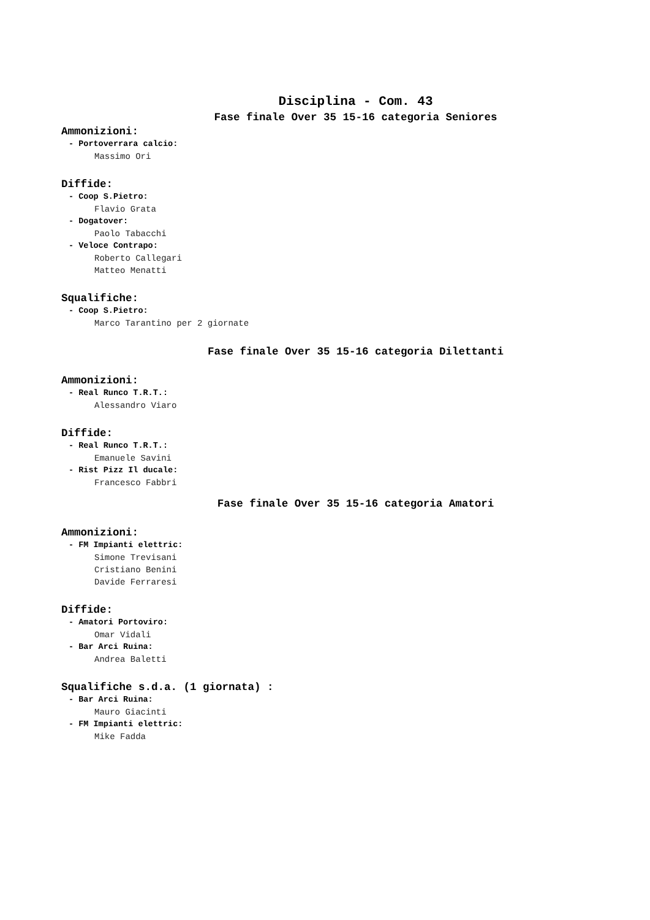Disciplina - Com. 43
Fase finale Over 35 15-16 categoria Seniores
Ammonizioni:
- Portoverrara calcio:
Massimo Ori
Diffide:
- Coop S.Pietro:
Flavio Grata
- Dogatover:
Paolo Tabacchi
- Veloce Contrapo:
Roberto Callegari
Matteo Menatti
Squalifiche:
- Coop S.Pietro:
Marco Tarantino per 2 giornate
Fase finale Over 35 15-16 categoria Dilettanti
Ammonizioni:
- Real Runco T.R.T.:
Alessandro Viaro
Diffide:
- Real Runco T.R.T.:
Emanuele Savini
- Rist Pizz Il ducale:
Francesco Fabbri
Fase finale Over 35 15-16 categoria Amatori
Ammonizioni:
- FM Impianti elettric:
Simone Trevisani
Cristiano Benini
Davide Ferraresi
Diffide:
- Amatori Portoviro:
Omar Vidali
- Bar Arci Ruina:
Andrea Baletti
Squalifiche s.d.a. (1 giornata) :
- Bar Arci Ruina:
Mauro Giacinti
- FM Impianti elettric:
Mike Fadda